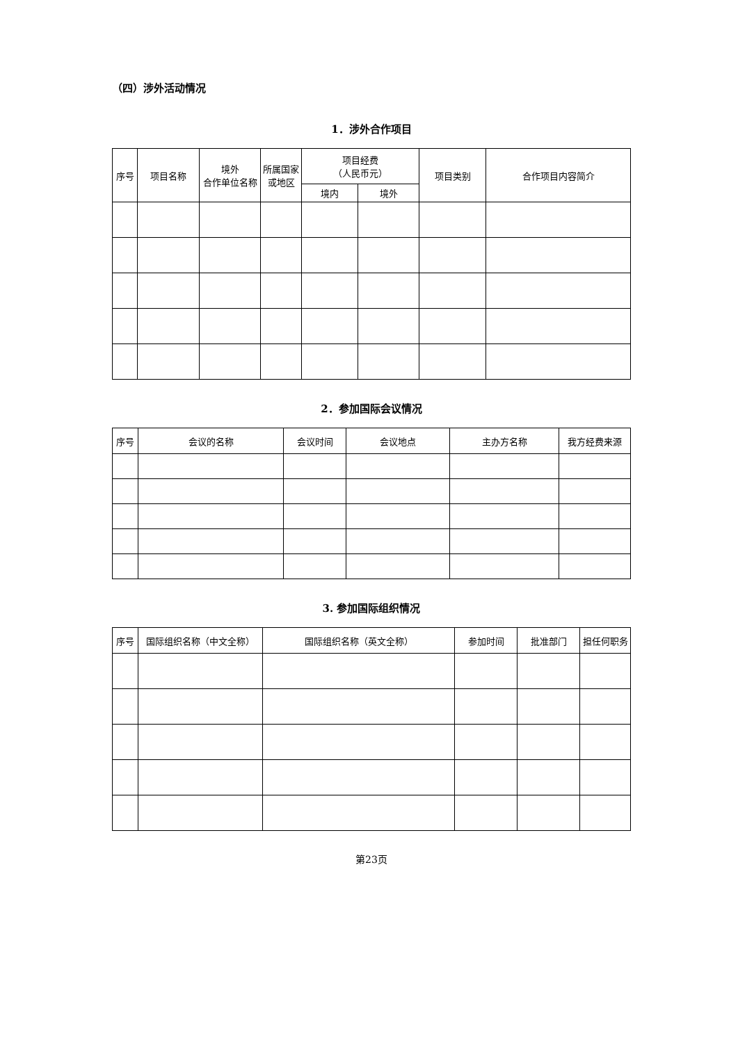（四）涉外活动情况
1．涉外合作项目
| 序号 | 项目名称 | 境外 合作单位名称 | 所属国家 或地区 | 项目经费 （人民币元） | | 项目类别 | 合作项目内容简介 |
| --- | --- | --- | --- | --- | --- | --- | --- |
| | | | | 境内 | 境外 | | |
2．参加国际会议情况
| 序号 | 会议的名称 | 会议时间 | 会议地点 | 主办方名称 | 我方经费来源 |
| --- | --- | --- | --- | --- | --- |
3. 参加国际组织情况
| 序号 | 国际组织名称（中文全称） | 国际组织名称（英文全称） | 参加时间 | 批准部门 | 担任何职务 |
| --- | --- | --- | --- | --- | --- |
第23页